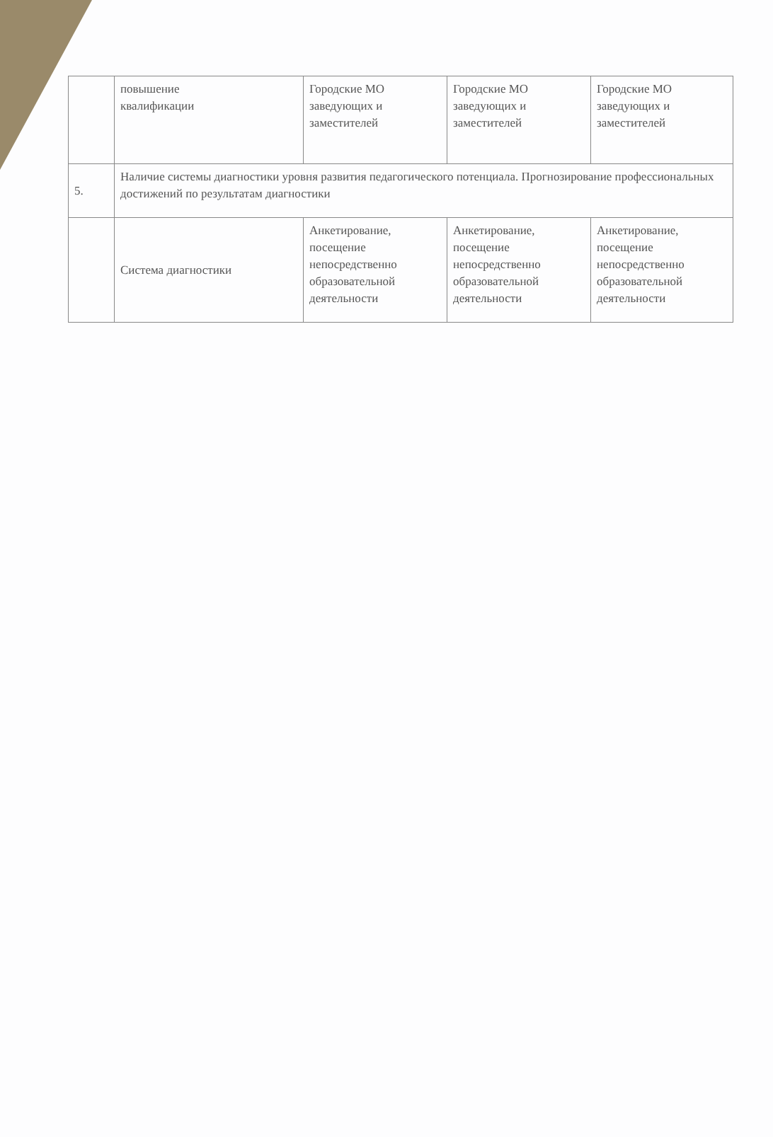| | повышение квалификации | Городские МО заведующих и заместителей | Городские МО заведующих и заместителей | Городские МО заведующих и заместителей |
| 5. | Наличие системы диагностики уровня развития педагогического потенциала. Прогнозирование профессиональных достижений по результатам диагностики | | | |
| | Система диагностики | Анкетирование, посещение непосредственно образовательной деятельности | Анкетирование, посещение непосредственно образовательной деятельности | Анкетирование, посещение непосредственно образовательной деятельности |